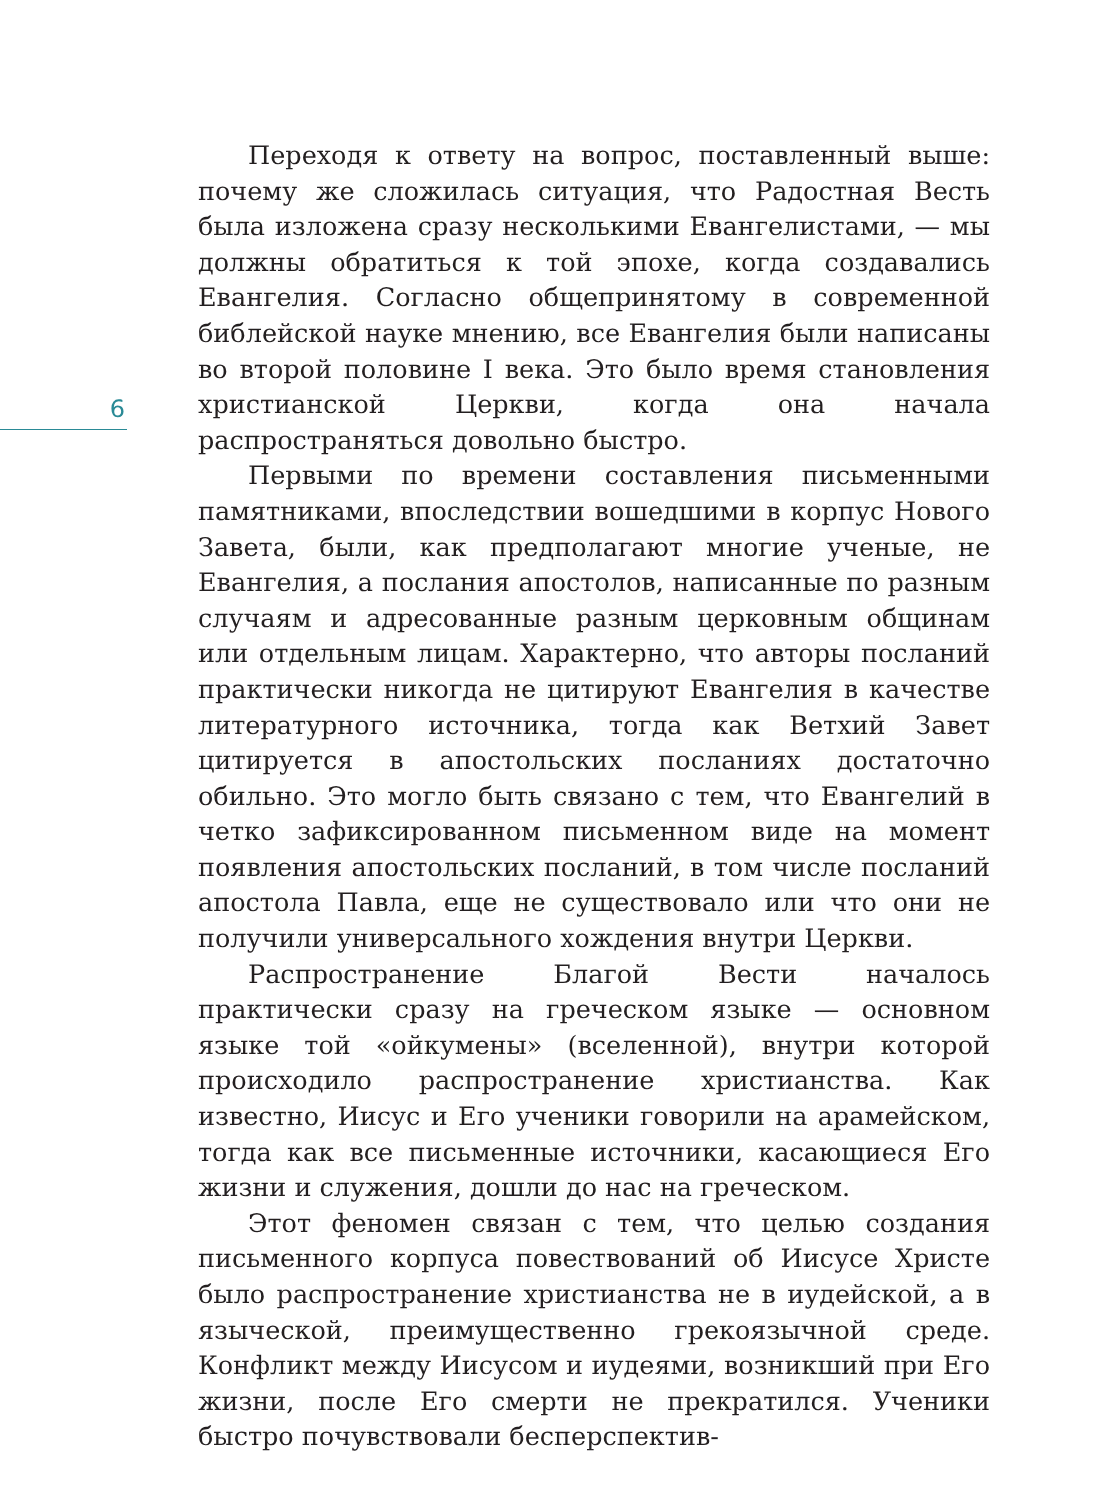Переходя к ответу на вопрос, поставленный выше: почему же сложилась ситуация, что Радостная Весть была изложена сразу несколькими Евангелистами, — мы должны обратиться к той эпохе, когда создавались Евангелия. Согласно общепринятому в современной библейской науке мнению, все Евангелия были написаны во второй половине I века. Это было время становления христианской Церкви, когда она начала распространяться довольно быстро.
Первыми по времени составления письменными памятниками, впоследствии вошедшими в корпус Нового Завета, были, как предполагают многие ученые, не Евангелия, а послания апостолов, написанные по разным случаям и адресованные разным церковным общинам или отдельным лицам. Характерно, что авторы посланий практически никогда не цитируют Евангелия в качестве литературного источника, тогда как Ветхий Завет цитируется в апостольских посланиях достаточно обильно. Это могло быть связано с тем, что Евангелий в четко зафиксированном письменном виде на момент появления апостольских посланий, в том числе посланий апостола Павла, еще не существовало или что они не получили универсального хождения внутри Церкви.
Распространение Благой Вести началось практически сразу на греческом языке — основном языке той «ойкумены» (вселенной), внутри которой происходило распространение христианства. Как известно, Иисус и Его ученики говорили на арамейском, тогда как все письменные источники, касающиеся Его жизни и служения, дошли до нас на греческом.
Этот феномен связан с тем, что целью создания письменного корпуса повествований об Иисусе Христе было распространение христианства не в иудейской, а в языческой, преимущественно грекоязычной среде. Конфликт между Иисусом и иудеями, возникший при Его жизни, после Его смерти не прекратился. Ученики быстро почувствовали бесперспектив-
6